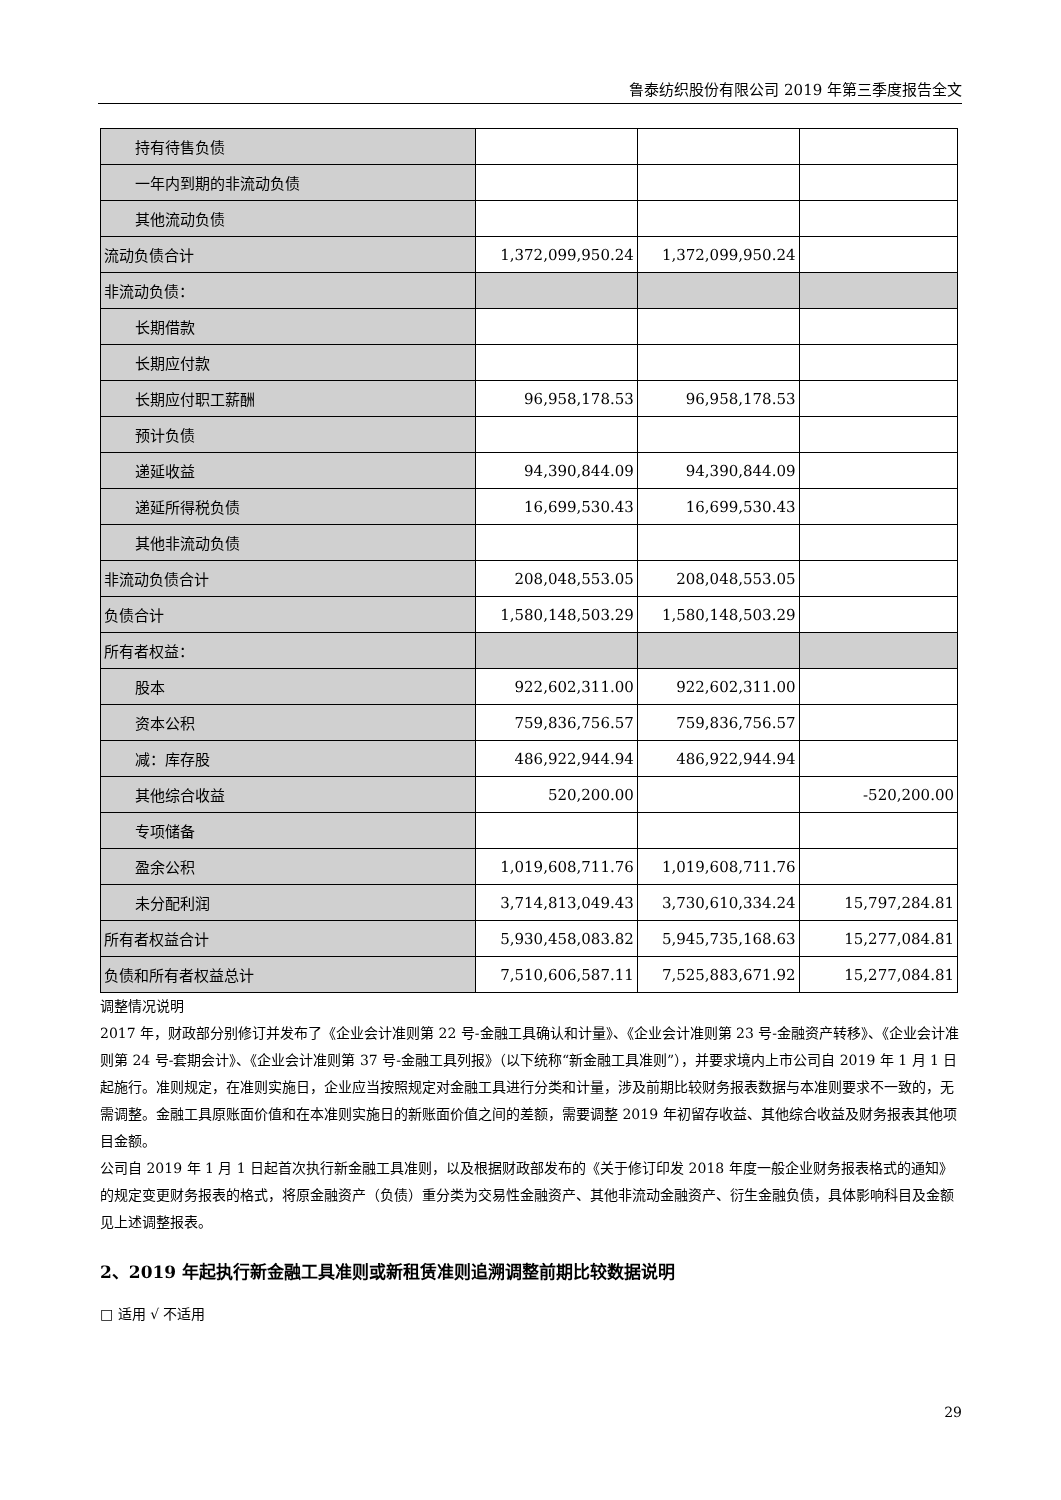鲁泰纺织股份有限公司 2019 年第三季度报告全文
| 持有待售负债 | | | |
| 一年内到期的非流动负债 | | | |
| 其他流动负债 | | | |
| 流动负债合计 | 1,372,099,950.24 | 1,372,099,950.24 | |
| 非流动负债： | | | |
| 长期借款 | | | |
| 长期应付款 | | | |
| 长期应付职工薪酬 | 96,958,178.53 | 96,958,178.53 | |
| 预计负债 | | | |
| 递延收益 | 94,390,844.09 | 94,390,844.09 | |
| 递延所得税负债 | 16,699,530.43 | 16,699,530.43 | |
| 其他非流动负债 | | | |
| 非流动负债合计 | 208,048,553.05 | 208,048,553.05 | |
| 负债合计 | 1,580,148,503.29 | 1,580,148,503.29 | |
| 所有者权益： | | | |
| 股本 | 922,602,311.00 | 922,602,311.00 | |
| 资本公积 | 759,836,756.57 | 759,836,756.57 | |
| 减：库存股 | 486,922,944.94 | 486,922,944.94 | |
| 其他综合收益 | 520,200.00 | | -520,200.00 |
| 专项储备 | | | |
| 盈余公积 | 1,019,608,711.76 | 1,019,608,711.76 | |
| 未分配利润 | 3,714,813,049.43 | 3,730,610,334.24 | 15,797,284.81 |
| 所有者权益合计 | 5,930,458,083.82 | 5,945,735,168.63 | 15,277,084.81 |
| 负债和所有者权益总计 | 7,510,606,587.11 | 7,525,883,671.92 | 15,277,084.81 |
调整情况说明
2017 年，财政部分别修订并发布了《企业会计准则第 22 号-金融工具确认和计量》、《企业会计准则第 23 号-金融资产转移》、《企业会计准则第 24 号-套期会计》、《企业会计准则第 37 号-金融工具列报》（以下统称“新金融工具准则”），并要求境内上市公司自 2019 年 1 月 1 日起施行。准则规定，在准则实施日，企业应当按照规定对金融工具进行分类和计量，涉及前期比较财务报表数据与本准则要求不一致的，无需调整。金融工具原账面价值和在本准则实施日的新账面价值之间的差额，需要调整 2019 年初留存收益、其他综合收益及财务报表其他项目金额。
公司自 2019 年 1 月 1 日起首次执行新金融工具准则，以及根据财政部发布的《关于修订印发 2018 年度一般企业财务报表格式的通知》的规定变更财务报表的格式，将原金融资产（负债）重分类为交易性金融资产、其他非流动金融资产、衍生金融负债，具体影响科目及金额见上述调整报表。
2、2019 年起执行新金融工具准则或新租赁准则追溯调整前期比较数据说明
□ 适用 √ 不适用
29